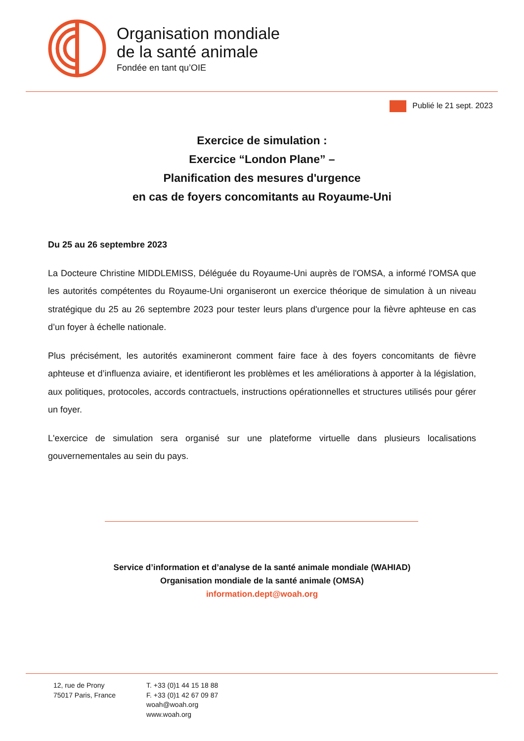Organisation mondiale
de la santé animale
Fondée en tant qu’OIE
Publié le 21 sept. 2023
Exercice de simulation :
Exercice “London Plane” –
Planification des mesures d'urgence
en cas de foyers concomitants au Royaume-Uni
Du 25 au 26 septembre 2023
La Docteure Christine MIDDLEMISS, Déléguée du Royaume-Uni auprès de l'OMSA, a informé l'OMSA que les autorités compétentes du Royaume-Uni organiseront un exercice théorique de simulation à un niveau stratégique du 25 au 26 septembre 2023 pour tester leurs plans d'urgence pour la fièvre aphteuse en cas d’un foyer à échelle nationale.
Plus précisément, les autorités examineront comment faire face à des foyers concomitants de fièvre aphteuse et d’influenza aviaire, et identifieront les problèmes et les améliorations à apporter à la législation, aux politiques, protocoles, accords contractuels, instructions opérationnelles et structures utilisés pour gérer un foyer.
L'exercice de simulation sera organisé sur une plateforme virtuelle dans plusieurs localisations gouvernementales au sein du pays.
Service d’information et d’analyse de la santé animale mondiale (WAHIAD)
Organisation mondiale de la santé animale (OMSA)
information.dept@woah.org
12, rue de Prony
75017 Paris, France
T. +33 (0)1 44 15 18 88
F. +33 (0)1 42 67 09 87
woah@woah.org
www.woah.org